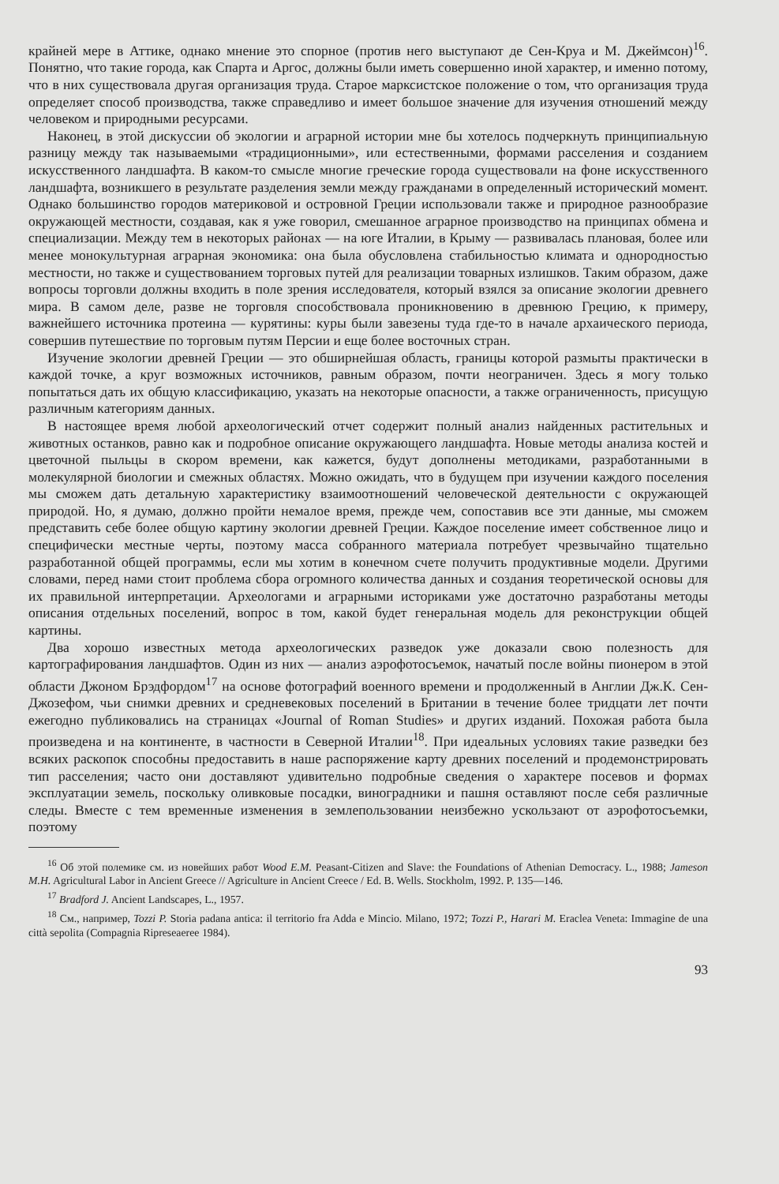крайней мере в Аттике, однако мнение это спорное (против него выступают де Сен-Круа и М. Джеймсон)<sup>16</sup>. Понятно, что такие города, как Спарта и Аргос, должны были иметь совершенно иной характер, и именно потому, что в них существовала другая организация труда. Старое марксистское положение о том, что организация труда определяет способ производства, также справедливо и имеет большое значение для изучения отношений между человеком и природными ресурсами.
Наконец, в этой дискуссии об экологии и аграрной истории мне бы хотелось подчеркнуть принципиальную разницу между так называемыми «традиционными», или естественными, формами расселения и созданием искусственного ландшафта. В каком-то смысле многие греческие города существовали на фоне искусственного ландшафта, возникшего в результате разделения земли между гражданами в определенный исторический момент. Однако большинство городов материковой и островной Греции использовали также и природное разнообразие окружающей местности, создавая, как я уже говорил, смешанное аграрное производство на принципах обмена и специализации. Между тем в некоторых районах — на юге Италии, в Крыму — развивалась плановая, более или менее монокультурная аграрная экономика: она была обусловлена стабильностью климата и однородностью местности, но также и существованием торговых путей для реализации товарных излишков. Таким образом, даже вопросы торговли должны входить в поле зрения исследователя, который взялся за описание экологии древнего мира. В самом деле, разве не торговля способствовала проникновению в древнюю Грецию, к примеру, важнейшего источника протеина — курятины: куры были завезены туда где-то в начале архаического периода, совершив путешествие по торговым путям Персии и еще более восточных стран.
Изучение экологии древней Греции — это обширнейшая область, границы которой размыты практически в каждой точке, а круг возможных источников, равным образом, почти неограничен. Здесь я могу только попытаться дать их общую классификацию, указать на некоторые опасности, а также ограниченность, присущую различным категориям данных.
В настоящее время любой археологический отчет содержит полный анализ найденных растительных и животных останков, равно как и подробное описание окружающего ландшафта. Новые методы анализа костей и цветочной пыльцы в скором времени, как кажется, будут дополнены методиками, разработанными в молекулярной биологии и смежных областях. Можно ожидать, что в будущем при изучении каждого поселения мы сможем дать детальную характеристику взаимоотношений человеческой деятельности с окружающей природой. Но, я думаю, должно пройти немалое время, прежде чем, сопоставив все эти данные, мы сможем представить себе более общую картину экологии древней Греции. Каждое поселение имеет собственное лицо и специфически местные черты, поэтому масса собранного материала потребует чрезвычайно тщательно разработанной общей программы, если мы хотим в конечном счете получить продуктивные модели. Другими словами, перед нами стоит проблема сбора огромного количества данных и создания теоретической основы для их правильной интерпретации. Археологами и аграрными историками уже достаточно разработаны методы описания отдельных поселений, вопрос в том, какой будет генеральная модель для реконструкции общей картины.
Два хорошо известных метода археологических разведок уже доказали свою полезность для картографирования ландшафтов. Один из них — анализ аэрофотосъемок, начатый после войны пионером в этой области Джоном Брэдфордом<sup>17</sup> на основе фотографий военного времени и продолженный в Англии Дж.К. Сен-Джозефом, чьи снимки древних и средневековых поселений в Британии в течение более тридцати лет почти ежегодно публиковались на страницах «Journal of Roman Studies» и других изданий. Похожая работа была произведена и на континенте, в частности в Северной Италии<sup>18</sup>. При идеальных условиях такие разведки без всяких раскопок способны предоставить в наше распоряжение карту древних поселений и продемонстрировать тип расселения; часто они доставляют удивительно подробные сведения о характере посевов и формах эксплуатации земель, поскольку оливковые посадки, виноградники и пашня оставляют после себя различные следы. Вместе с тем временные изменения в землепользовании неизбежно ускользают от аэрофотосъемки, поэтому
<sup>16</sup> Об этой полемике см. из новейших работ Wood E.M. Peasant-Citizen and Slave: the Foundations of Athenian Democracy. L., 1988; Jameson M.H. Agricultural Labor in Ancient Greece // Agriculture in Ancient Creece / Ed. B. Wells. Stockholm, 1992. P. 135—146.
<sup>17</sup> Bradford J. Ancient Landscapes, L., 1957.
<sup>18</sup> См., например, Tozzi P. Storia padana antica: il territorio fra Adda e Mincio. Milano, 1972; Tozzi P., Harari M. Eraclea Veneta: Immagine de una città sepolita (Compagnia Ripreseaeree 1984).
93